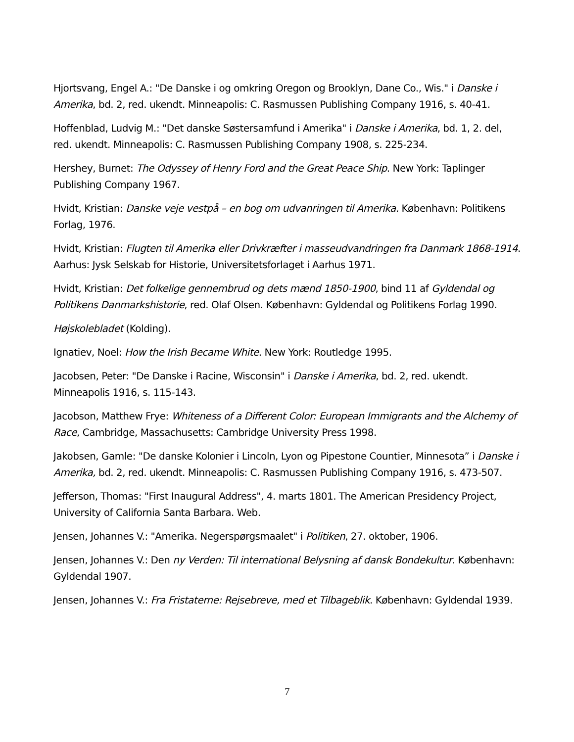Hjortsvang, Engel A.: "De Danske i og omkring Oregon og Brooklyn, Dane Co., Wis." i Danske i Amerika, bd. 2, red. ukendt. Minneapolis: C. Rasmussen Publishing Company 1916, s. 40-41.
Hoffenblad, Ludvig M.: "Det danske Søstersamfund i Amerika" i Danske i Amerika, bd. 1, 2. del, red. ukendt. Minneapolis: C. Rasmussen Publishing Company 1908, s. 225-234.
Hershey, Burnet: The Odyssey of Henry Ford and the Great Peace Ship. New York: Taplinger Publishing Company 1967.
Hvidt, Kristian: Danske veje vestpå – en bog om udvanringen til Amerika. København: Politikens Forlag, 1976.
Hvidt, Kristian: Flugten til Amerika eller Drivkræfter i masseudvandringen fra Danmark 1868-1914. Aarhus: Jysk Selskab for Historie, Universitetsforlaget i Aarhus 1971.
Hvidt, Kristian: Det folkelige gennembrud og dets mænd 1850-1900, bind 11 af Gyldendal og Politikens Danmarkshistorie, red. Olaf Olsen. København: Gyldendal og Politikens Forlag 1990.
Højskolebladet (Kolding).
Ignatiev, Noel: How the Irish Became White. New York: Routledge 1995.
Jacobsen, Peter: "De Danske i Racine, Wisconsin" i Danske i Amerika, bd. 2, red. ukendt. Minneapolis 1916, s. 115-143.
Jacobson, Matthew Frye: Whiteness of a Different Color: European Immigrants and the Alchemy of Race, Cambridge, Massachusetts: Cambridge University Press 1998.
Jakobsen, Gamle: "De danske Kolonier i Lincoln, Lyon og Pipestone Countier, Minnesota” i Danske i Amerika, bd. 2, red. ukendt. Minneapolis: C. Rasmussen Publishing Company 1916, s. 473-507.
Jefferson, Thomas: "First Inaugural Address", 4. marts 1801. The American Presidency Project, University of California Santa Barbara. Web.
Jensen, Johannes V.: "Amerika. Negerspørgsmaalet" i Politiken, 27. oktober, 1906.
Jensen, Johannes V.: Den ny Verden: Til international Belysning af dansk Bondekultur. København: Gyldendal 1907.
Jensen, Johannes V.: Fra Fristaterne: Rejsebreve, med et Tilbageblik. København: Gyldendal 1939.
7